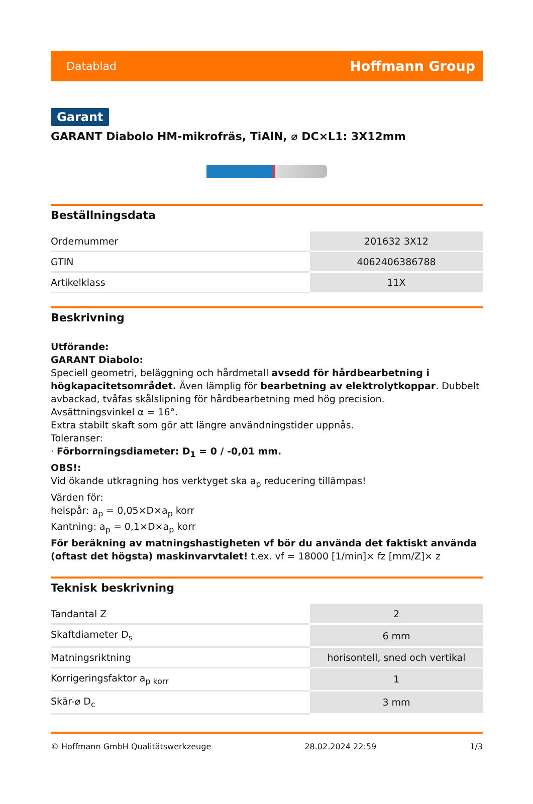Datablad Hoffmann Group
Garant
GARANT Diabolo HM-mikrofräs, TiAlN, ⌀ DC×L1: 3X12mm
Beställningsdata
| Ordernummer | 201632 3X12 |
| GTIN | 4062406386788 |
| Artikelklass | 11X |
Beskrivning
Utförande:
GARANT Diabolo:
Speciell geometri, beläggning och hårdmetall avsedd för hårdbearbetning i högkapacitetsområdet. Även lämplig för bearbetning av elektrolytkoppar. Dubbelt avbackad, tvåfas skålslipning för hårdbearbetning med hög precision.
Avsättningsvinkel α = 16°.
Extra stabilt skaft som gör att längre användningstider uppnås.
Toleranser:
· Förborrningsdiameter: D<sub>1</sub> = 0 / -0,01 mm.
OBS!:
Vid ökande utkragning hos verktyget ska a<sub>p</sub> reducering tillämpas!
Värden för:
helspår: a<sub>p</sub> = 0,05×D×a<sub>p</sub> korr
Kantning: a<sub>p</sub> = 0,1×D×a<sub>p</sub> korr
För beräkning av matningshastigheten vf bör du använda det faktiskt använda (oftast det högsta) maskinvarvtalet! t.ex. vf = 18000 [1/min]× fz [mm/Z]× z
Teknisk beskrivning
| Tandantal Z | 2 |
| Skaftdiameter D<sub>s</sub> | 6 mm |
| Matningsriktning | horisontell, sned och vertikal |
| Korrigeringsfaktor a<sub>p korr</sub> | 1 |
| Skär-⌀ D<sub>c</sub> | 3 mm |
© Hoffmann GmbH Qualitätswerkzeuge 28.02.2024 22:59 1/3